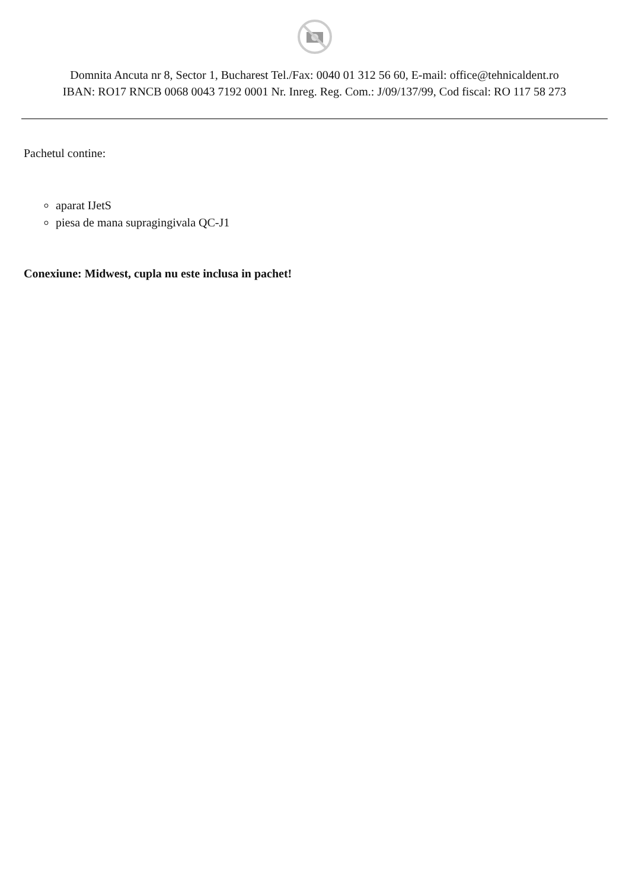Domnita Ancuta nr 8, Sector 1, Bucharest Tel./Fax: 0040 01 312 56 60, E-mail: office@tehnicaldent.ro
IBAN: RO17 RNCB 0068 0043 7192 0001 Nr. Inreg. Reg. Com.: J/09/137/99, Cod fiscal: RO 117 58 273
Pachetul contine:
aparat IJetS
piesa de mana supragingivala QC-J1
Conexiune: Midwest, cupla nu este inclusa in pachet!